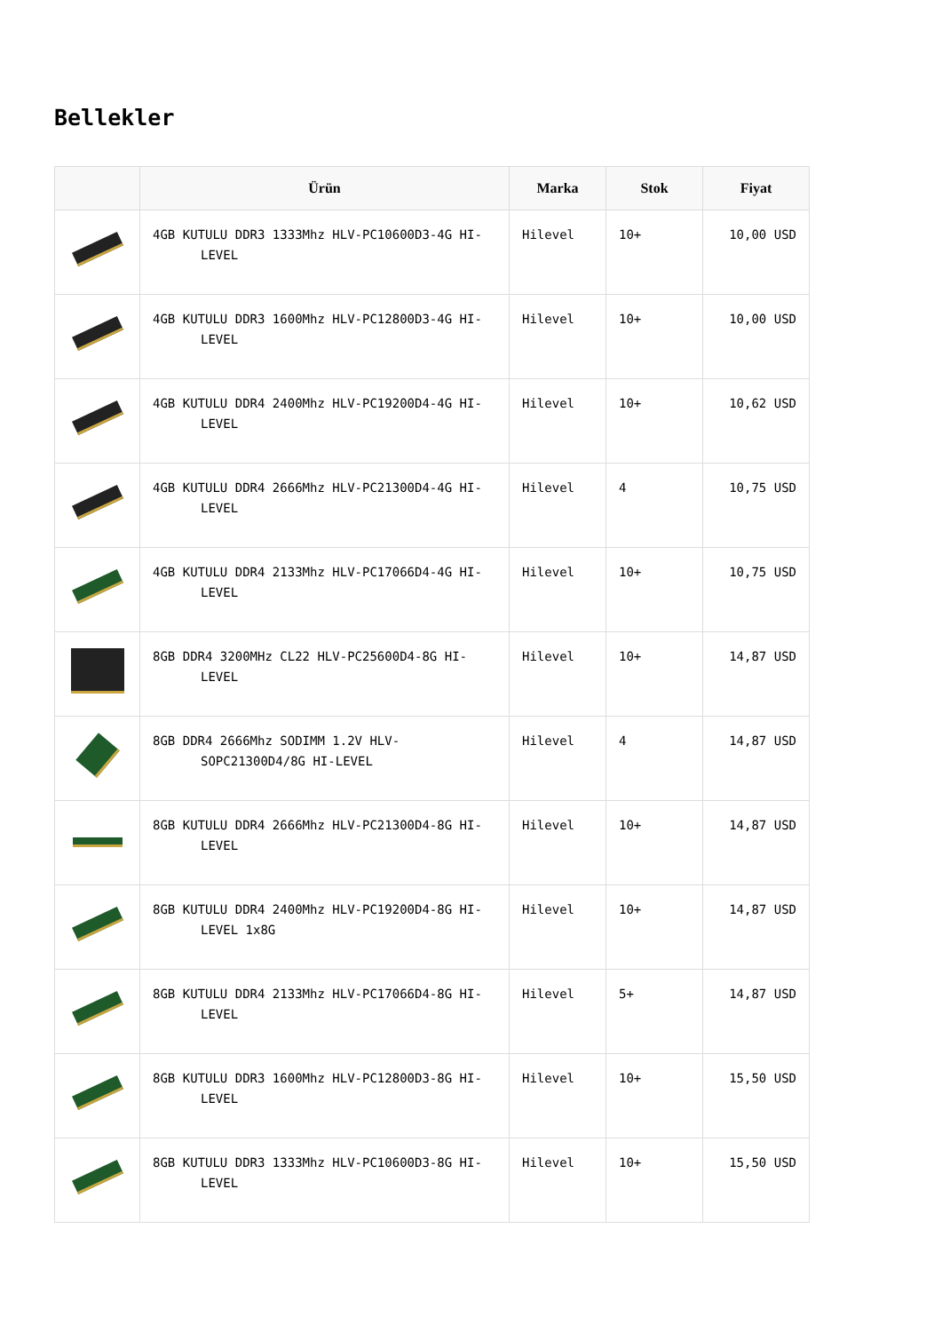Bellekler
| | Ürün | Marka | Stok | Fiyat |
| --- | --- | --- | --- | --- |
| | 4GB KUTULU DDR3 1333Mhz HLV-PC10600D3-4G HI-LEVEL | Hilevel | 10+ | 10,00 USD |
| | 4GB KUTULU DDR3 1600Mhz HLV-PC12800D3-4G HI-LEVEL | Hilevel | 10+ | 10,00 USD |
| | 4GB KUTULU DDR4 2400Mhz HLV-PC19200D4-4G HI-LEVEL | Hilevel | 10+ | 10,62 USD |
| | 4GB KUTULU DDR4 2666Mhz HLV-PC21300D4-4G HI-LEVEL | Hilevel | 4 | 10,75 USD |
| | 4GB KUTULU DDR4 2133Mhz HLV-PC17066D4-4G HI-LEVEL | Hilevel | 10+ | 10,75 USD |
| | 8GB DDR4 3200MHz CL22 HLV-PC25600D4-8G HI-LEVEL | Hilevel | 10+ | 14,87 USD |
| | 8GB DDR4 2666Mhz SODIMM 1.2V HLV-SOPC21300D4/8G HI-LEVEL | Hilevel | 4 | 14,87 USD |
| | 8GB KUTULU DDR4 2666Mhz HLV-PC21300D4-8G HI-LEVEL | Hilevel | 10+ | 14,87 USD |
| | 8GB KUTULU DDR4 2400Mhz HLV-PC19200D4-8G HI-LEVEL 1x8G | Hilevel | 10+ | 14,87 USD |
| | 8GB KUTULU DDR4 2133Mhz HLV-PC17066D4-8G HI-LEVEL | Hilevel | 5+ | 14,87 USD |
| | 8GB KUTULU DDR3 1600Mhz HLV-PC12800D3-8G HI-LEVEL | Hilevel | 10+ | 15,50 USD |
| | 8GB KUTULU DDR3 1333Mhz HLV-PC10600D3-8G HI-LEVEL | Hilevel | 10+ | 15,50 USD |